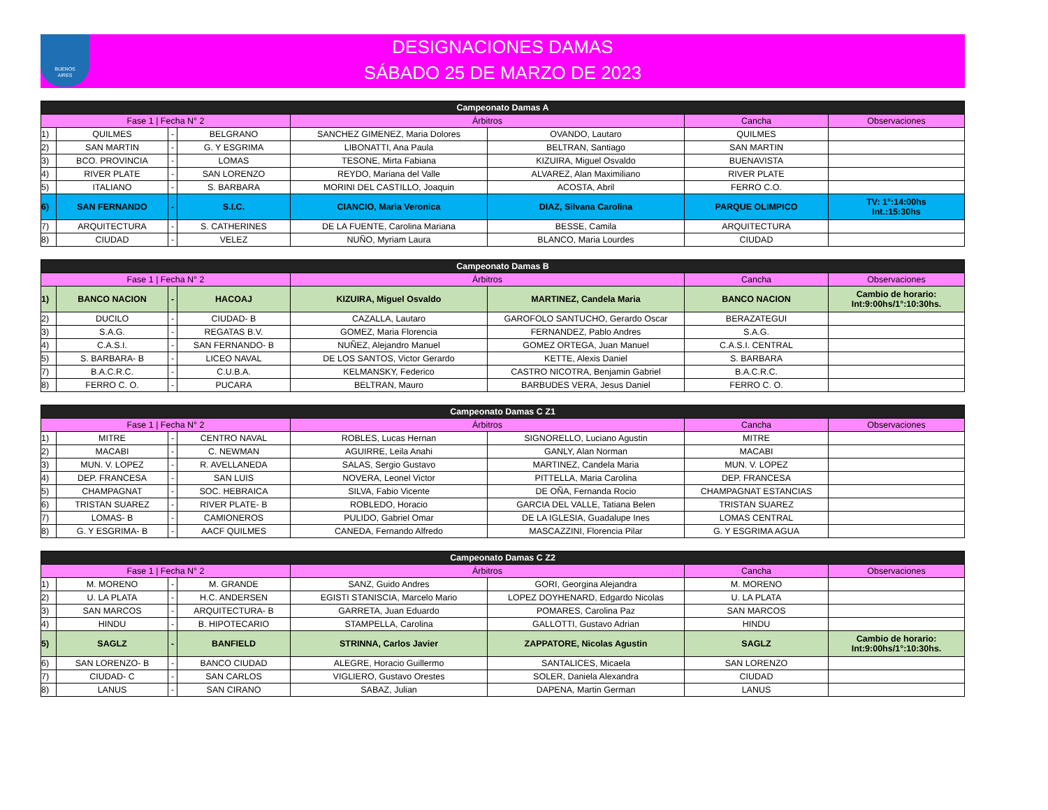BUENOS
AIRES
DESIGNACIONES DAMAS
SÁBADO 25 DE MARZO DE 2023
| Campeonato Damas A | | | | | | | |
| --- | --- | --- | --- | --- | --- | --- | --- |
| Fase 1 / Fecha N° 2 | | | | Árbitros | | Cancha | Observaciones |
| 1) | QUILMES | - | BELGRANO | SANCHEZ GIMENEZ, Maria Dolores | OVANDO, Lautaro | QUILMES | |
| 2) | SAN MARTIN | - | G. Y ESGRIMA | LIBONATTI, Ana Paula | BELTRAN, Santiago | SAN MARTIN | |
| 3) | BCO. PROVINCIA | - | LOMAS | TESONE, Mirta Fabiana | KIZUIRA, Miguel Osvaldo | BUENAVISTA | |
| 4) | RIVER PLATE | - | SAN LORENZO | REYDO, Mariana del Valle | ALVAREZ, Alan Maximiliano | RIVER PLATE | |
| 5) | ITALIANO | - | S. BARBARA | MORINI DEL CASTILLO, Joaquin | ACOSTA, Abril | FERRO C.O. | |
| 6) | SAN FERNANDO | - | S.I.C. | CIANCIO, Maria Veronica | DIAZ, Silvana Carolina | PARQUE OLIMPICO | TV: 1°:14:00hs Int.:15:30hs |
| 7) | ARQUITECTURA | - | S. CATHERINES | DE LA FUENTE, Carolina Mariana | BESSE, Camila | ARQUITECTURA | |
| 8) | CIUDAD | - | VELEZ | NUÑO, Myriam Laura | BLANCO, Maria Lourdes | CIUDAD | |
| Campeonato Damas B | | | | | | | |
| --- | --- | --- | --- | --- | --- | --- | --- |
| Fase 1 / Fecha N° 2 | | | | Árbitros | | Cancha | Observaciones |
| 1) | BANCO NACION | - | HACOAJ | KIZUIRA, Miguel Osvaldo | MARTINEZ, Candela Maria | BANCO NACION | Cambio de horario: Int:9:00hs/1°:10:30hs. |
| 2) | DUCILO | - | CIUDAD- B | CAZALLA, Lautaro | GAROFOLO SANTUCHO, Gerardo Oscar | BERAZATEGUI | |
| 3) | S.A.G. | - | REGATAS B.V. | GOMEZ, Maria Florencia | FERNANDEZ, Pablo Andres | S.A.G. | |
| 4) | C.A.S.I. | - | SAN FERNANDO- B | NUÑEZ, Alejandro Manuel | GOMEZ ORTEGA, Juan Manuel | C.A.S.I. CENTRAL | |
| 5) | S. BARBARA- B | - | LICEO NAVAL | DE LOS SANTOS, Victor Gerardo | KETTE, Alexis Daniel | S. BARBARA | |
| 7) | B.A.C.R.C. | - | C.U.B.A. | KELMANSKY, Federico | CASTRO NICOTRA, Benjamin Gabriel | B.A.C.R.C. | |
| 8) | FERRO C. O. | - | PUCARA | BELTRAN, Mauro | BARBUDES VERA, Jesus Daniel | FERRO C. O. | |
| Campeonato Damas C Z1 | | | | | | | |
| --- | --- | --- | --- | --- | --- | --- | --- |
| Fase 1 / Fecha N° 2 | | | | Árbitros | | Cancha | Observaciones |
| 1) | MITRE | - | CENTRO NAVAL | ROBLES, Lucas Hernan | SIGNORELLO, Luciano Agustin | MITRE | |
| 2) | MACABI | - | C. NEWMAN | AGUIRRE, Leila Anahi | GANLY, Alan Norman | MACABI | |
| 3) | MUN. V. LOPEZ | - | R. AVELLANEDA | SALAS, Sergio Gustavo | MARTINEZ, Candela Maria | MUN. V. LOPEZ | |
| 4) | DEP. FRANCESA | - | SAN LUIS | NOVERA, Leonel Victor | PITTELLA, Maria Carolina | DEP. FRANCESA | |
| 5) | CHAMPAGNAT | - | SOC. HEBRAICA | SILVA, Fabio Vicente | DE OÑA, Fernanda Rocio | CHAMPAGNAT ESTANCIAS | |
| 6) | TRISTAN SUAREZ | - | RIVER PLATE- B | ROBLEDO, Horacio | GARCIA DEL VALLE, Tatiana Belen | TRISTAN SUAREZ | |
| 7) | LOMAS- B | - | CAMIONEROS | PULIDO, Gabriel Omar | DE LA IGLESIA, Guadalupe Ines | LOMAS CENTRAL | |
| 8) | G. Y ESGRIMA- B | - | AACF QUILMES | CANEDA, Fernando Alfredo | MASCAZZINI, Florencia Pilar | G. Y ESGRIMA AGUA | |
| Campeonato Damas C Z2 | | | | | | | |
| --- | --- | --- | --- | --- | --- | --- | --- |
| Fase 1 / Fecha N° 2 | | | | Árbitros | | Cancha | Observaciones |
| 1) | M. MORENO | - | M. GRANDE | SANZ, Guido Andres | GORI, Georgina Alejandra | M. MORENO | |
| 2) | U. LA PLATA | - | H.C. ANDERSEN | EGISTI STANISCIA, Marcelo Mario | LOPEZ DOYHENARD, Edgardo Nicolas | U. LA PLATA | |
| 3) | SAN MARCOS | - | ARQUITECTURA- B | GARRETA, Juan Eduardo | POMARES, Carolina Paz | SAN MARCOS | |
| 4) | HINDU | - | B. HIPOTECARIO | STAMPELLA, Carolina | GALLOTTI, Gustavo Adrian | HINDU | |
| 5) | SAGLZ | - | BANFIELD | STRINNA, Carlos Javier | ZAPPATORE, Nicolas Agustin | SAGLZ | Cambio de horario: Int:9:00hs/1°:10:30hs. |
| 6) | SAN LORENZO- B | - | BANCO CIUDAD | ALEGRE, Horacio Guillermo | SANTALICES, Micaela | SAN LORENZO | |
| 7) | CIUDAD- C | - | SAN CARLOS | VIGLIERO, Gustavo Orestes | SOLER, Daniela Alexandra | CIUDAD | |
| 8) | LANUS | - | SAN CIRANO | SABAZ, Julian | DAPENA, Martin German | LANUS | |